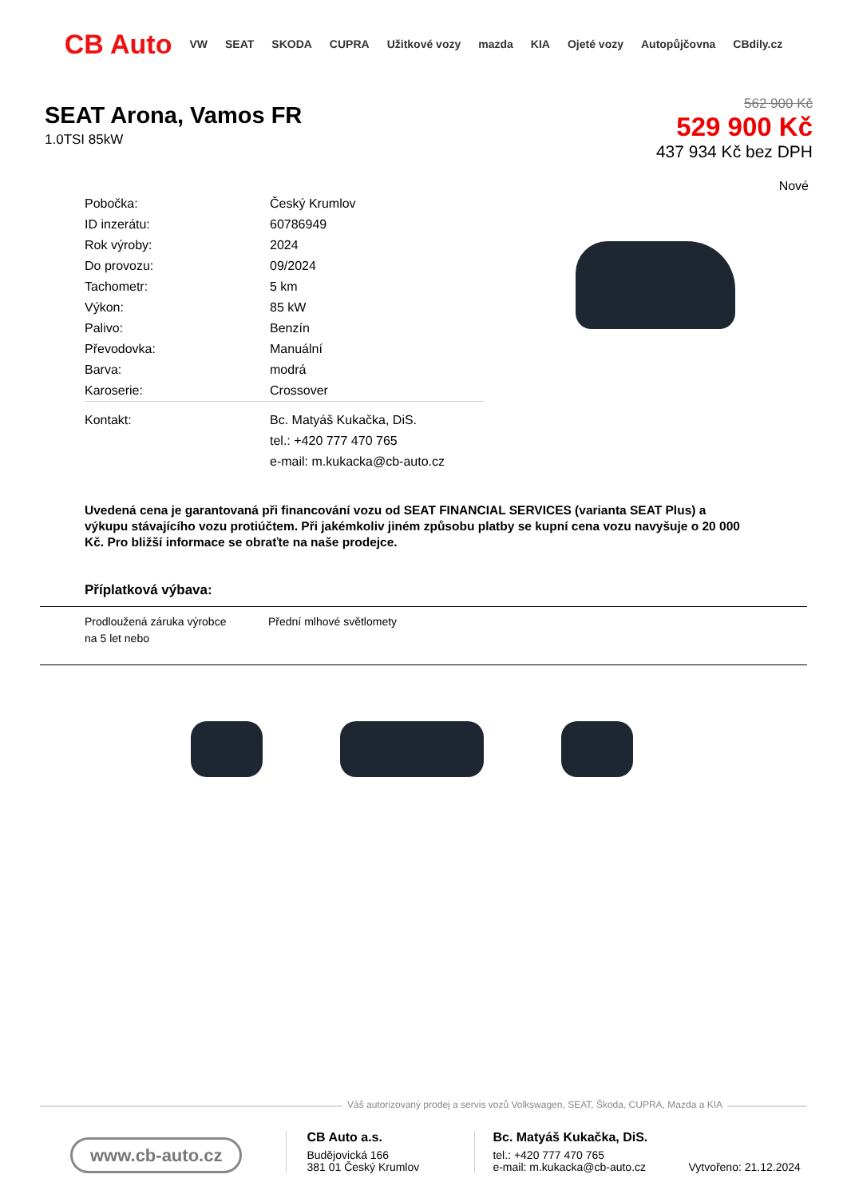CB Auto VW SEAT SKODA CUPRA Užitkové vozy mazda KIA Ojeté vozy Autopůjčovna CBdily.cz
SEAT Arona, Vamos FR
1.0TSI 85kW
562 900 Kč
529 900 Kč
437 934 Kč bez DPH
Nové
| Pobočka: | Český Krumlov |
| ID inzerátu: | 60786949 |
| Rok výroby: | 2024 |
| Do provozu: | 09/2024 |
| Tachometr: | 5 km |
| Výkon: | 85 kW |
| Palivo: | Benzín |
| Převodovka: | Manuální |
| Barva: | modrá |
| Karoserie: | Crossover |
| Kontakt: | Bc. Matyáš Kukačka, DiS. |
| | tel.: +420 777 470 765 |
| | e-mail: m.kukacka@cb-auto.cz |
Uvedená cena je garantovaná při financování vozu od SEAT FINANCIAL SERVICES (varianta SEAT Plus) a výkupu stávajícího vozu protiúčtem. Při jakémkoliv jiném způsobu platby se kupní cena vozu navyšuje o 20 000 Kč. Pro bližší informace se obraťte na naše prodejce.
Příplatková výbava:
Prodloužená záruka výrobce na 5 let nebo
Přední mlhové světlomety
Váš autorizovaný prodej a servis vozů Volkswagen, SEAT, Škoda, CUPRA, Mazda a KIA
www.cb-auto.cz
CB Auto a.s.
Budějovická 166
381 01 Český Krumlov
Bc. Matyáš Kukačka, DiS.
tel.: +420 777 470 765
e-mail: m.kukacka@cb-auto.cz
Vytvořeno: 21.12.2024